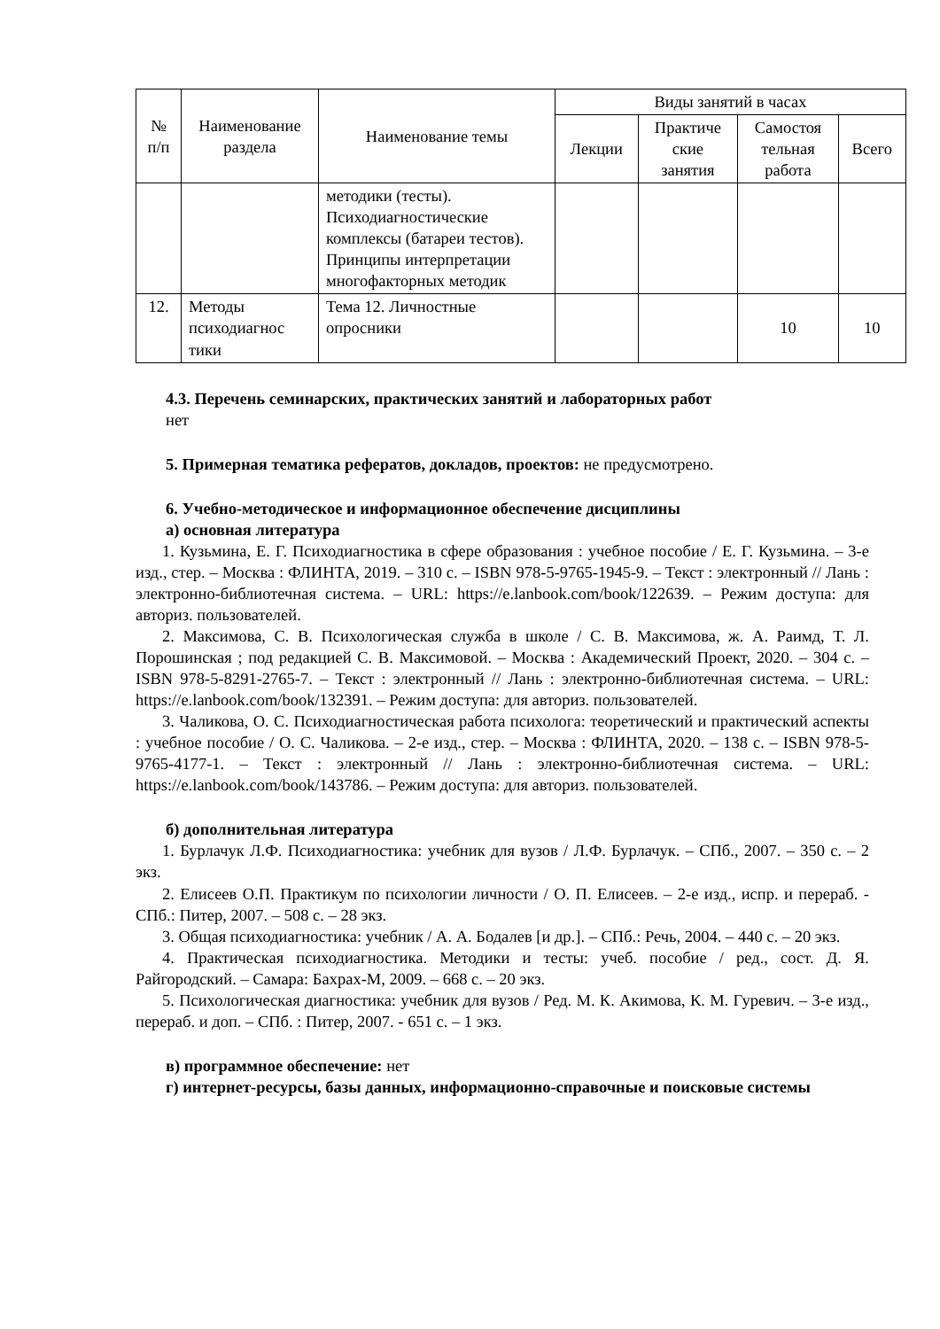| № п/п | Наименование раздела | Наименование темы | Виды занятий в часах | | | |
| --- | --- | --- | --- | --- | --- | --- |
| | | | Лекции | Практиче ские занятия | Самостоя тельная работа | Всего |
| | | методики (тесты). Психодиагностические комплексы (батареи тестов). Принципы интерпретации многофакторных методик | | | | |
| 12. | Методы психодиагнос тики | Тема 12. Личностные опросники | | | 10 | 10 |
4.3. Перечень семинарских, практических занятий и лабораторных работ
нет
5. Примерная тематика рефератов, докладов, проектов: не предусмотрено.
6. Учебно-методическое и информационное обеспечение дисциплины
а) основная литература
1. Кузьмина, Е. Г. Психодиагностика в сфере образования : учебное пособие / Е. Г. Кузьмина. – 3-е изд., стер. – Москва : ФЛИНТА, 2019. – 310 с. – ISBN 978-5-9765-1945-9. – Текст : электронный // Лань : электронно-библиотечная система. – URL: https://e.lanbook.com/book/122639. – Режим доступа: для авториз. пользователей.
2. Максимова, С. В. Психологическая служба в школе / С. В. Максимова, ж. А. Раимд, Т. Л. Порошинская ; под редакцией С. В. Максимовой. – Москва : Академический Проект, 2020. – 304 с. – ISBN 978-5-8291-2765-7. – Текст : электронный // Лань : электронно-библиотечная система. – URL: https://e.lanbook.com/book/132391. – Режим доступа: для авториз. пользователей.
3. Чаликова, О. С. Психодиагностическая работа психолога: теоретический и практический аспекты : учебное пособие / О. С. Чаликова. – 2-е изд., стер. – Москва : ФЛИНТА, 2020. – 138 с. – ISBN 978-5-9765-4177-1. – Текст : электронный // Лань : электронно-библиотечная система. – URL: https://e.lanbook.com/book/143786. – Режим доступа: для авториз. пользователей.
б) дополнительная литература
1. Бурлачук Л.Ф. Психодиагностика: учебник для вузов / Л.Ф. Бурлачук. – СПб., 2007. – 350 с. – 2 экз.
2. Елисеев О.П. Практикум по психологии личности / О. П. Елисеев. – 2-е изд., испр. и перераб. - СПб.: Питер, 2007. – 508 с. – 28 экз.
3. Общая психодиагностика: учебник / А. А. Бодалев [и др.]. – СПб.: Речь, 2004. – 440 с. – 20 экз.
4. Практическая психодиагностика. Методики и тесты: учеб. пособие / ред., сост. Д. Я. Райгородский. – Самара: Бахрах-М, 2009. – 668 с. – 20 экз.
5. Психологическая диагностика: учебник для вузов / Ред. М. К. Акимова, К. М. Гуревич. – 3-е изд., перераб. и доп. – СПб. : Питер, 2007. - 651 с. – 1 экз.
в) программное обеспечение: нет
г) интернет-ресурсы, базы данных, информационно-справочные и поисковые системы